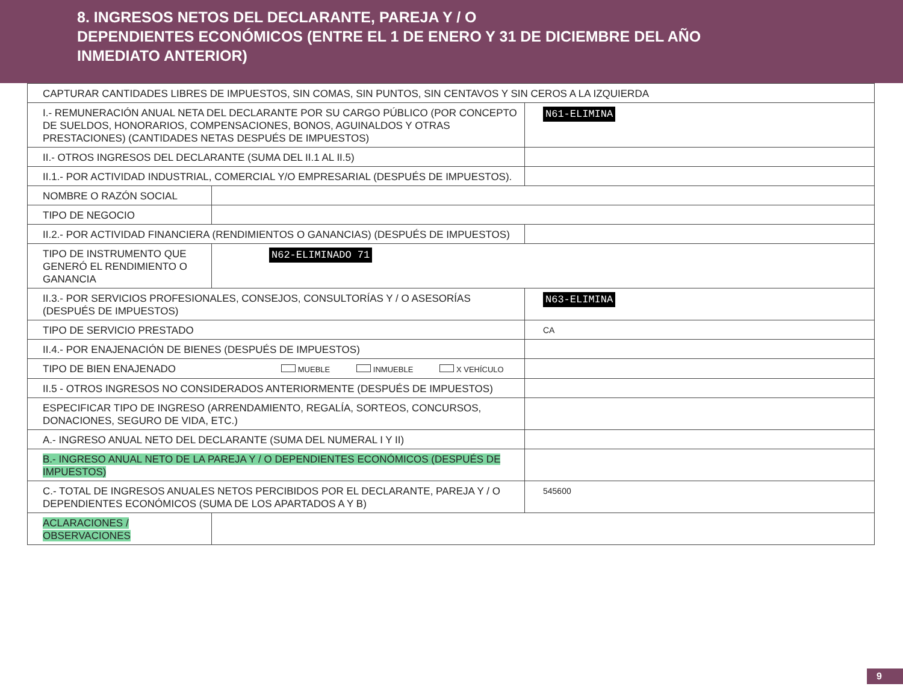8. INGRESOS NETOS DEL DECLARANTE, PAREJA Y / O
DEPENDIENTES ECONÓMICOS (ENTRE EL 1 DE ENERO Y 31 DE DICIEMBRE DEL AÑO
INMEDIATO ANTERIOR)
| CAPTURAR CANTIDADES LIBRES DE IMPUESTOS, SIN COMAS, SIN PUNTOS, SIN CENTAVOS Y SIN CEROS A LA IZQUIERDA | | |
| I.- REMUNERACIÓN ANUAL NETA DEL DECLARANTE POR SU CARGO PÚBLICO (POR CONCEPTO DE SUELDOS, HONORARIOS, COMPENSACIONES, BONOS, AGUINALDOS Y OTRAS PRESTACIONES) (CANTIDADES NETAS DESPUÉS DE IMPUESTOS) | | N61-ELIMINA |
| II.- OTROS INGRESOS DEL DECLARANTE (SUMA DEL II.1 AL II.5) | | |
| II.1.- POR ACTIVIDAD INDUSTRIAL, COMERCIAL Y/O EMPRESARIAL (DESPUÉS DE IMPUESTOS). | | |
| NOMBRE O RAZÓN SOCIAL | | |
| TIPO DE NEGOCIO | | |
| II.2.- POR ACTIVIDAD FINANCIERA (RENDIMIENTOS O GANANCIAS) (DESPUÉS DE IMPUESTOS) | | |
| TIPO DE INSTRUMENTO QUE GENERÓ EL RENDIMIENTO O GANANCIA | N62-ELIMINADO 71 | |
| II.3.- POR SERVICIOS PROFESIONALES, CONSEJOS, CONSULTORÍAS Y / O ASESORÍAS (DESPUÉS DE IMPUESTOS) | | N63-ELIMINA |
| TIPO DE SERVICIO PRESTADO | | CA |
| II.4.- POR ENAJENACIÓN DE BIENES (DESPUÉS DE IMPUESTOS) | | |
| TIPO DE BIEN ENAJENADO MUEBLE INMUEBLE X VEHÍCULO | | |
| II.5 - OTROS INGRESOS NO CONSIDERADOS ANTERIORMENTE (DESPUÉS DE IMPUESTOS) | | |
| ESPECIFICAR TIPO DE INGRESO (ARRENDAMIENTO, REGALÍA, SORTEOS, CONCURSOS, DONACIONES, SEGURO DE VIDA, ETC.) | | |
| A.- INGRESO ANUAL NETO DEL DECLARANTE (SUMA DEL NUMERAL I Y II) | | |
| B.- INGRESO ANUAL NETO DE LA PAREJA Y / O DEPENDIENTES ECONÓMICOS (DESPUÉS DE IMPUESTOS) | | |
| C.- TOTAL DE INGRESOS ANUALES NETOS PERCIBIDOS POR EL DECLARANTE, PAREJA Y / O DEPENDIENTES ECONÓMICOS (SUMA DE LOS APARTADOS A Y B) | | 545600 |
| ACLARACIONES / OBSERVACIONES | | |
9